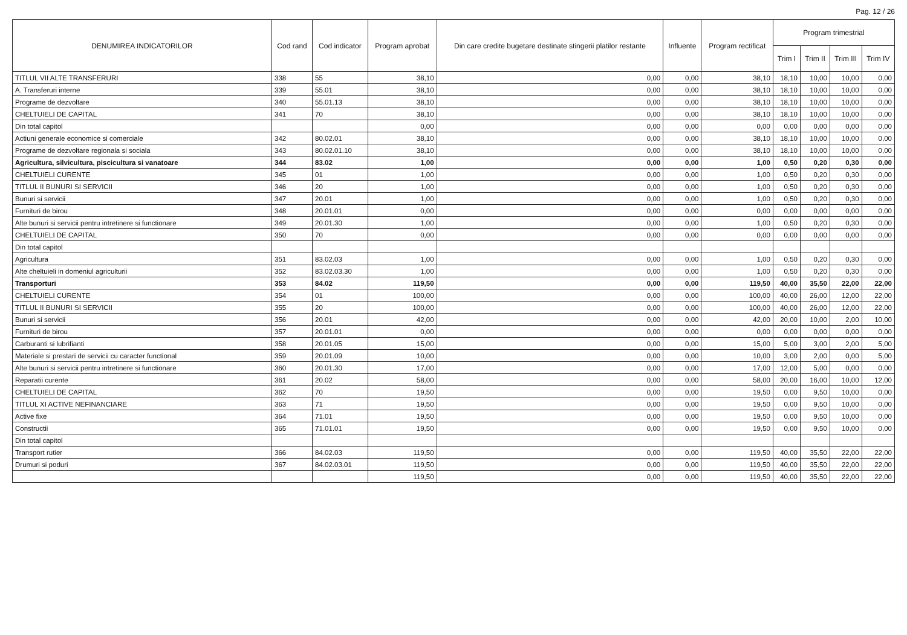Pag. 12 / 26
| DENUMIREA INDICATORILOR | Cod rand | Cod indicator | Program aprobat | Din care credite bugetare destinate stingerii platilor restante | Influente | Program rectificat | Program trimestrial | | | |
| --- | --- | --- | --- | --- | --- | --- | --- | --- | --- | --- |
| | | | | | | | Trim I | Trim II | Trim III | Trim IV |
| TITLUL VII ALTE TRANSFERURI | 338 | 55 | 38,10 | 0,00 | 0,00 | 38,10 | 18,10 | 10,00 | 10,00 | 0,00 |
| A. Transferuri interne | 339 | 55.01 | 38,10 | 0,00 | 0,00 | 38,10 | 18,10 | 10,00 | 10,00 | 0,00 |
| Programe de dezvoltare | 340 | 55.01.13 | 38,10 | 0,00 | 0,00 | 38,10 | 18,10 | 10,00 | 10,00 | 0,00 |
| CHELTUIELI DE CAPITAL | 341 | 70 | 38,10 | 0,00 | 0,00 | 38,10 | 18,10 | 10,00 | 10,00 | 0,00 |
| Din total capitol | | | 0,00 | 0,00 | 0,00 | 0,00 | 0,00 | 0,00 | 0,00 | 0,00 |
| Actiuni generale economice si comerciale | 342 | 80.02.01 | 38,10 | 0,00 | 0,00 | 38,10 | 18,10 | 10,00 | 10,00 | 0,00 |
| Programe de dezvoltare regionala si sociala | 343 | 80.02.01.10 | 38,10 | 0,00 | 0,00 | 38,10 | 18,10 | 10,00 | 10,00 | 0,00 |
| Agricultura, silvicultura, piscicultura si vanatoare | 344 | 83.02 | 1,00 | 0,00 | 0,00 | 1,00 | 0,50 | 0,20 | 0,30 | 0,00 |
| CHELTUIELI CURENTE | 345 | 01 | 1,00 | 0,00 | 0,00 | 1,00 | 0,50 | 0,20 | 0,30 | 0,00 |
| TITLUL II BUNURI SI SERVICII | 346 | 20 | 1,00 | 0,00 | 0,00 | 1,00 | 0,50 | 0,20 | 0,30 | 0,00 |
| Bunuri si servicii | 347 | 20.01 | 1,00 | 0,00 | 0,00 | 1,00 | 0,50 | 0,20 | 0,30 | 0,00 |
| Furnituri de birou | 348 | 20.01.01 | 0,00 | 0,00 | 0,00 | 0,00 | 0,00 | 0,00 | 0,00 | 0,00 |
| Alte bunuri si servicii pentru intretinere si functionare | 349 | 20.01.30 | 1,00 | 0,00 | 0,00 | 1,00 | 0,50 | 0,20 | 0,30 | 0,00 |
| CHELTUIELI DE CAPITAL | 350 | 70 | 0,00 | 0,00 | 0,00 | 0,00 | 0,00 | 0,00 | 0,00 | 0,00 |
| Din total capitol | | | | | | | | | | |
| Agricultura | 351 | 83.02.03 | 1,00 | 0,00 | 0,00 | 1,00 | 0,50 | 0,20 | 0,30 | 0,00 |
| Alte cheltuieli in domeniul agriculturii | 352 | 83.02.03.30 | 1,00 | 0,00 | 0,00 | 1,00 | 0,50 | 0,20 | 0,30 | 0,00 |
| Transporturi | 353 | 84.02 | 119,50 | 0,00 | 0,00 | 119,50 | 40,00 | 35,50 | 22,00 | 22,00 |
| CHELTUIELI CURENTE | 354 | 01 | 100,00 | 0,00 | 0,00 | 100,00 | 40,00 | 26,00 | 12,00 | 22,00 |
| TITLUL II BUNURI SI SERVICII | 355 | 20 | 100,00 | 0,00 | 0,00 | 100,00 | 40,00 | 26,00 | 12,00 | 22,00 |
| Bunuri si servicii | 356 | 20.01 | 42,00 | 0,00 | 0,00 | 42,00 | 20,00 | 10,00 | 2,00 | 10,00 |
| Furnituri de birou | 357 | 20.01.01 | 0,00 | 0,00 | 0,00 | 0,00 | 0,00 | 0,00 | 0,00 | 0,00 |
| Carburanti si lubrifianti | 358 | 20.01.05 | 15,00 | 0,00 | 0,00 | 15,00 | 5,00 | 3,00 | 2,00 | 5,00 |
| Materiale si prestari de servicii cu caracter functional | 359 | 20.01.09 | 10,00 | 0,00 | 0,00 | 10,00 | 3,00 | 2,00 | 0,00 | 5,00 |
| Alte bunuri si servicii pentru intretinere si functionare | 360 | 20.01.30 | 17,00 | 0,00 | 0,00 | 17,00 | 12,00 | 5,00 | 0,00 | 0,00 |
| Reparatii curente | 361 | 20.02 | 58,00 | 0,00 | 0,00 | 58,00 | 20,00 | 16,00 | 10,00 | 12,00 |
| CHELTUIELI DE CAPITAL | 362 | 70 | 19,50 | 0,00 | 0,00 | 19,50 | 0,00 | 9,50 | 10,00 | 0,00 |
| TITLUL XI ACTIVE NEFINANCIARE | 363 | 71 | 19,50 | 0,00 | 0,00 | 19,50 | 0,00 | 9,50 | 10,00 | 0,00 |
| Active fixe | 364 | 71.01 | 19,50 | 0,00 | 0,00 | 19,50 | 0,00 | 9,50 | 10,00 | 0,00 |
| Constructii | 365 | 71.01.01 | 19,50 | 0,00 | 0,00 | 19,50 | 0,00 | 9,50 | 10,00 | 0,00 |
| Din total capitol | | | | | | | | | | |
| Transport rutier | 366 | 84.02.03 | 119,50 | 0,00 | 0,00 | 119,50 | 40,00 | 35,50 | 22,00 | 22,00 |
| Drumuri si poduri | 367 | 84.02.03.01 | 119,50 | 0,00 | 0,00 | 119,50 | 40,00 | 35,50 | 22,00 | 22,00 |
| | | | 119,50 | 0,00 | 0,00 | 119,50 | 40,00 | 35,50 | 22,00 | 22,00 |